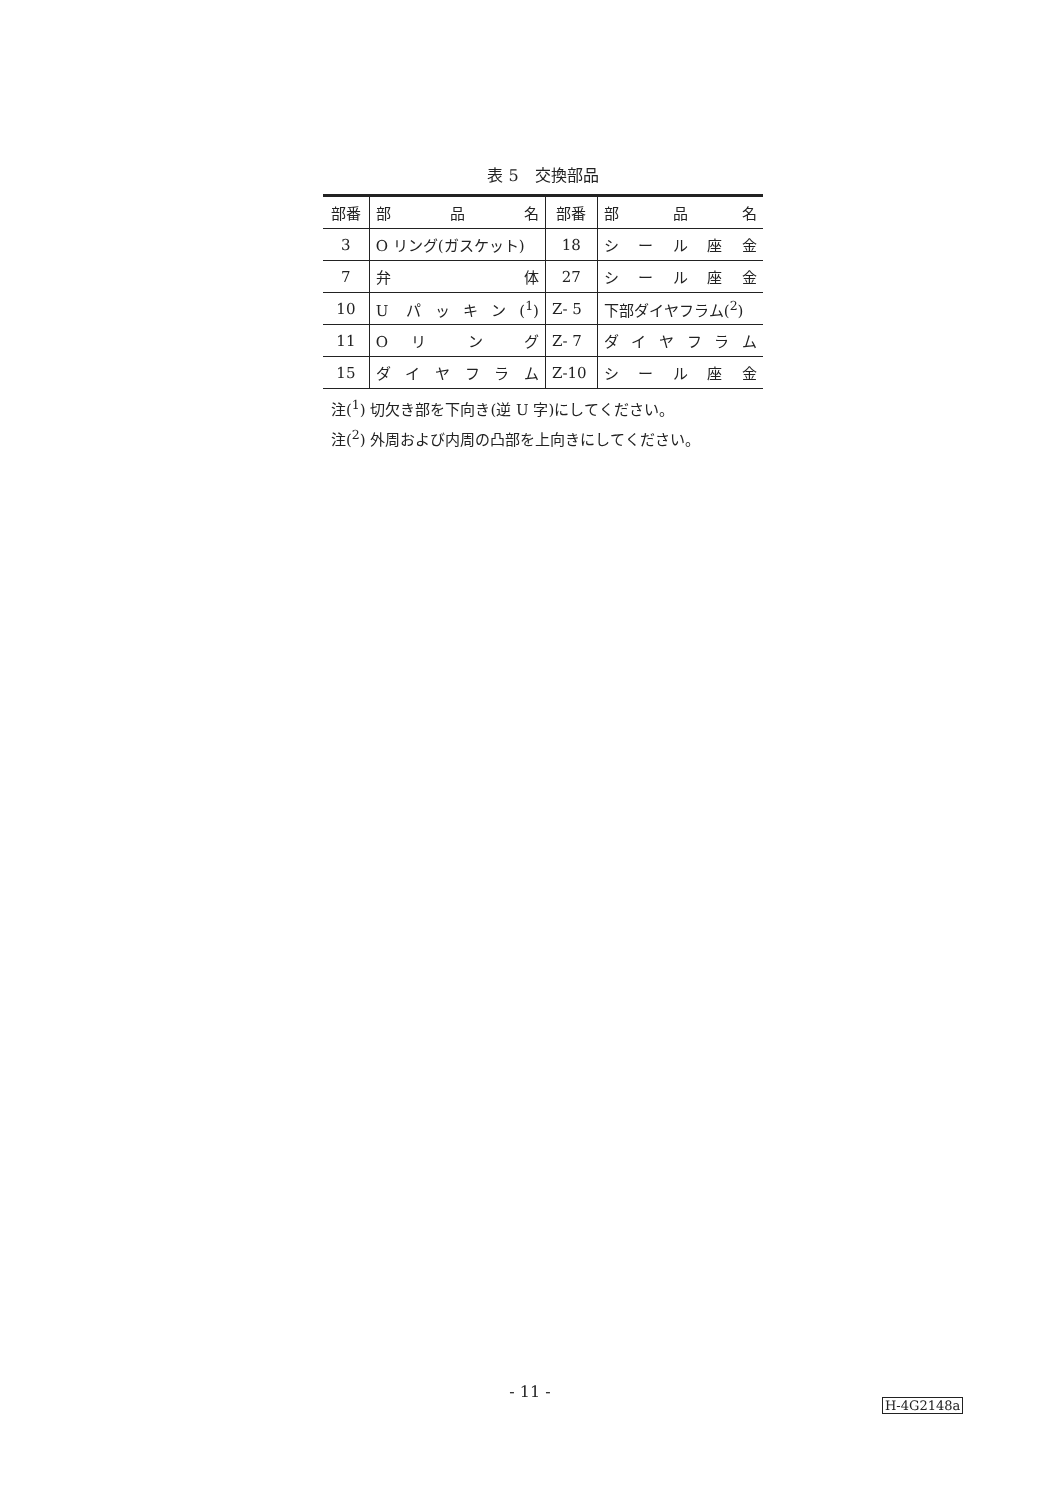表 5　交換部品
| 部番 | 部 品 名 | 部番 | 部 品 名 |
| 3 | O リング(ガスケット) | 18 | シ ー ル 座 金 |
| 7 | 弁 体 | 27 | シ ー ル 座 金 |
| 10 | U パッキン(<sup>1</sup>) | Z- 5 | 下部ダイヤフラム(<sup>2</sup>) |
| 11 | O リ ン グ | Z- 7 | ダ イ ヤ フ ラ ム |
| 15 | ダ イ ヤ フ ラ ム | Z-10 | シ ー ル 座 金 |
注(<sup>1</sup>) 切欠き部を下向き(逆 U 字)にしてください。
注(<sup>2</sup>) 外周および内周の凸部を上向きにしてください。
- 11 -
H-4G2148a